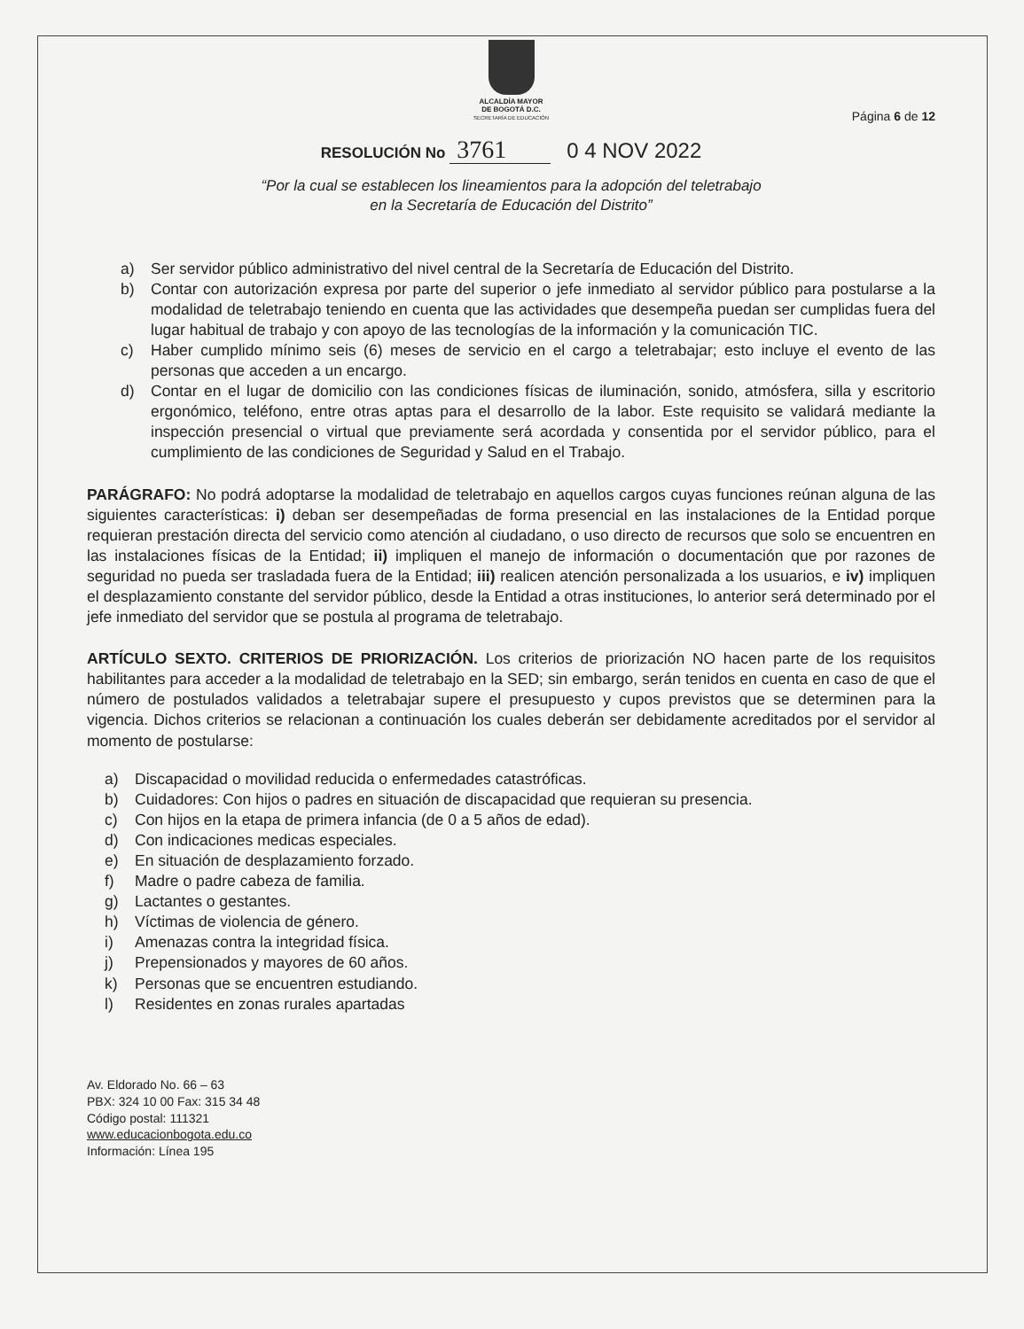ALCALDÍA MAYOR
DE BOGOTÁ D.C.
SECRETARÍA DE EDUCACIÓN
Página 6 de 12
RESOLUCIÓN No 3761 0 4 NOV 2022
“Por la cual se establecen los lineamientos para la adopción del teletrabajo
en la Secretaría de Educación del Distrito”
a) Ser servidor público administrativo del nivel central de la Secretaría de Educación del Distrito.
b) Contar con autorización expresa por parte del superior o jefe inmediato al servidor público para postularse a la modalidad de teletrabajo teniendo en cuenta que las actividades que desempeña puedan ser cumplidas fuera del lugar habitual de trabajo y con apoyo de las tecnologías de la información y la comunicación TIC.
c) Haber cumplido mínimo seis (6) meses de servicio en el cargo a teletrabajar; esto incluye el evento de las personas que acceden a un encargo.
d) Contar en el lugar de domicilio con las condiciones físicas de iluminación, sonido, atmósfera, silla y escritorio ergonómico, teléfono, entre otras aptas para el desarrollo de la labor. Este requisito se validará mediante la inspección presencial o virtual que previamente será acordada y consentida por el servidor público, para el cumplimiento de las condiciones de Seguridad y Salud en el Trabajo.
PARÁGRAFO: No podrá adoptarse la modalidad de teletrabajo en aquellos cargos cuyas funciones reúnan alguna de las siguientes características: i) deban ser desempeñadas de forma presencial en las instalaciones de la Entidad porque requieran prestación directa del servicio como atención al ciudadano, o uso directo de recursos que solo se encuentren en las instalaciones físicas de la Entidad; ii) impliquen el manejo de información o documentación que por razones de seguridad no pueda ser trasladada fuera de la Entidad; iii) realicen atención personalizada a los usuarios, e iv) impliquen el desplazamiento constante del servidor público, desde la Entidad a otras instituciones, lo anterior será determinado por el jefe inmediato del servidor que se postula al programa de teletrabajo.
ARTÍCULO SEXTO. CRITERIOS DE PRIORIZACIÓN. Los criterios de priorización NO hacen parte de los requisitos habilitantes para acceder a la modalidad de teletrabajo en la SED; sin embargo, serán tenidos en cuenta en caso de que el número de postulados validados a teletrabajar supere el presupuesto y cupos previstos que se determinen para la vigencia. Dichos criterios se relacionan a continuación los cuales deberán ser debidamente acreditados por el servidor al momento de postularse:
a) Discapacidad o movilidad reducida o enfermedades catastróficas.
b) Cuidadores: Con hijos o padres en situación de discapacidad que requieran su presencia.
c) Con hijos en la etapa de primera infancia (de 0 a 5 años de edad).
d) Con indicaciones medicas especiales.
e) En situación de desplazamiento forzado.
f) Madre o padre cabeza de familia.
g) Lactantes o gestantes.
h) Víctimas de violencia de género.
i) Amenazas contra la integridad física.
j) Prepensionados y mayores de 60 años.
k) Personas que se encuentren estudiando.
l) Residentes en zonas rurales apartadas
Av. Eldorado No. 66 – 63
PBX: 324 10 00 Fax: 315 34 48
Código postal: 111321
www.educacionbogota.edu.co
Información: Línea 195